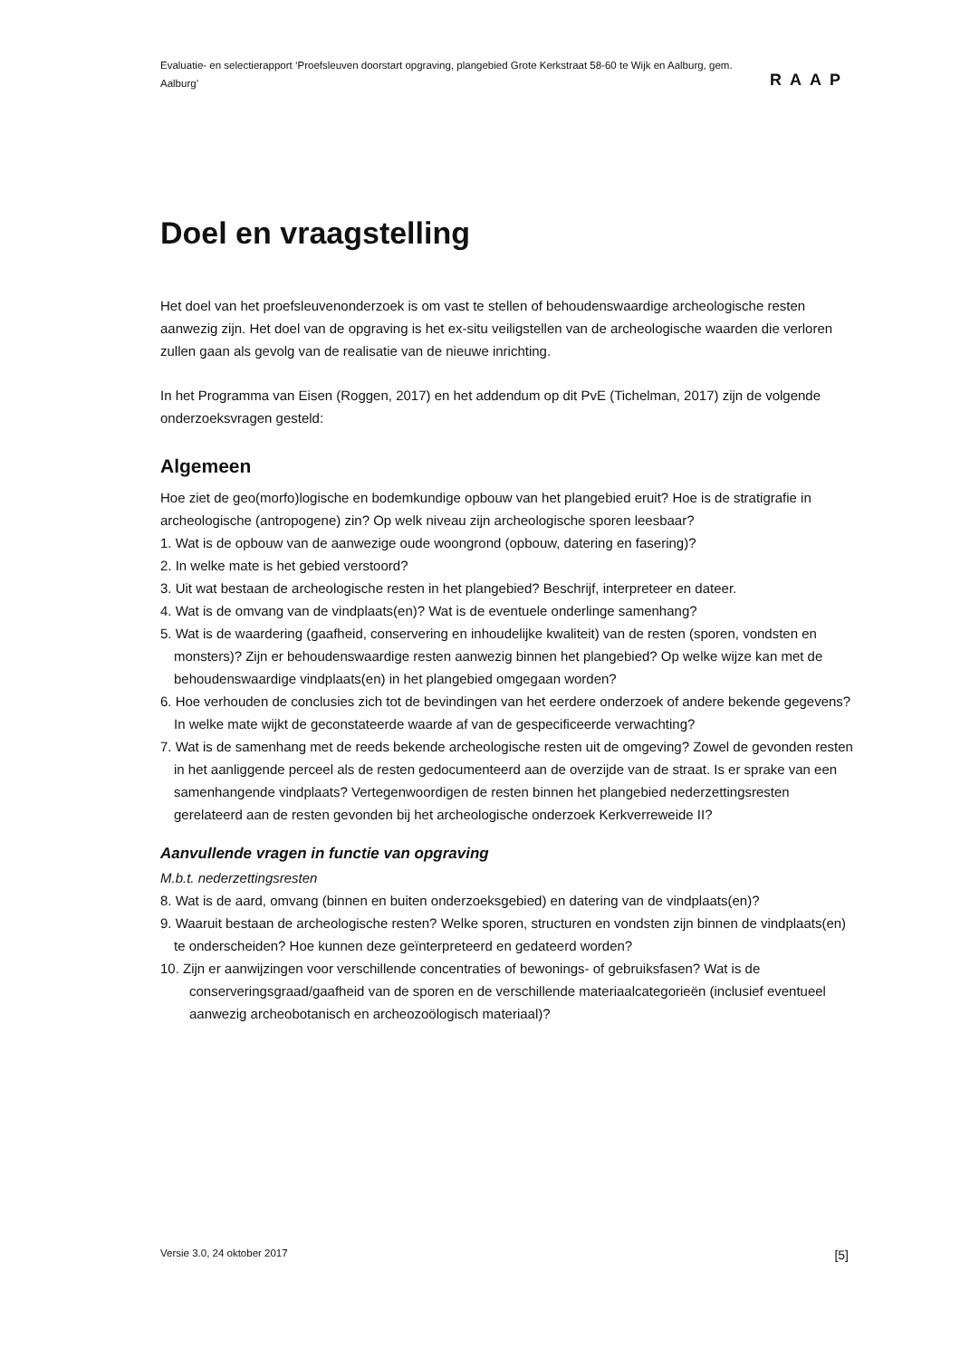Evaluatie- en selectierapport ‘Proefsleuven doorstart opgraving, plangebied Grote Kerkstraat 58-60 te Wijk en Aalburg, gem. Aalburg’
RAAP
Doel en vraagstelling
Het doel van het proefsleuvenonderzoek is om vast te stellen of behoudenswaardige archeologische resten aanwezig zijn. Het doel van de opgraving is het ex-situ veiligstellen van de archeologische waarden die verloren zullen gaan als gevolg van de realisatie van de nieuwe inrichting.
In het Programma van Eisen (Roggen, 2017) en het addendum op dit PvE (Tichelman, 2017) zijn de volgende onderzoeksvragen gesteld:
Algemeen
Hoe ziet de geo(morfo)logische en bodemkundige opbouw van het plangebied eruit? Hoe is de stratigrafie in archeologische (antropogene) zin? Op welk niveau zijn archeologische sporen leesbaar?
1. Wat is de opbouw van de aanwezige oude woongrond (opbouw, datering en fasering)?
2. In welke mate is het gebied verstoord?
3. Uit wat bestaan de archeologische resten in het plangebied? Beschrijf, interpreteer en dateer.
4. Wat is de omvang van de vindplaats(en)? Wat is de eventuele onderlinge samenhang?
5. Wat is de waardering (gaafheid, conservering en inhoudelijke kwaliteit) van de resten (sporen, vondsten en monsters)? Zijn er behoudenswaardige resten aanwezig binnen het plangebied? Op welke wijze kan met de behoudenswaardige vindplaats(en) in het plangebied omgegaan worden?
6. Hoe verhouden de conclusies zich tot de bevindingen van het eerdere onderzoek of andere bekende gegevens? In welke mate wijkt de geconstateerde waarde af van de gespecificeerde verwachting?
7. Wat is de samenhang met de reeds bekende archeologische resten uit de omgeving? Zowel de gevonden resten in het aanliggende perceel als de resten gedocumenteerd aan de overzijde van de straat. Is er sprake van een samenhangende vindplaats? Vertegenwoordigen de resten binnen het plangebied nederzettingsresten gerelateerd aan de resten gevonden bij het archeologische onderzoek Kerkverreweide II?
Aanvullende vragen in functie van opgraving
M.b.t. nederzettingsresten
8. Wat is de aard, omvang (binnen en buiten onderzoeksgebied) en datering van de vindplaats(en)?
9. Waaruit bestaan de archeologische resten? Welke sporen, structuren en vondsten zijn binnen de vindplaats(en) te onderscheiden? Hoe kunnen deze geïnterpreteerd en gedateerd worden?
10. Zijn er aanwijzingen voor verschillende concentraties of bewonings- of gebruiksfasen? Wat is de conserveringsgraad/gaafheid van de sporen en de verschillende materiaalcategorieën (inclusief eventueel aanwezig archeobotanisch en archeozoölogisch materiaal)?
Versie 3.0, 24 oktober 2017 [5]